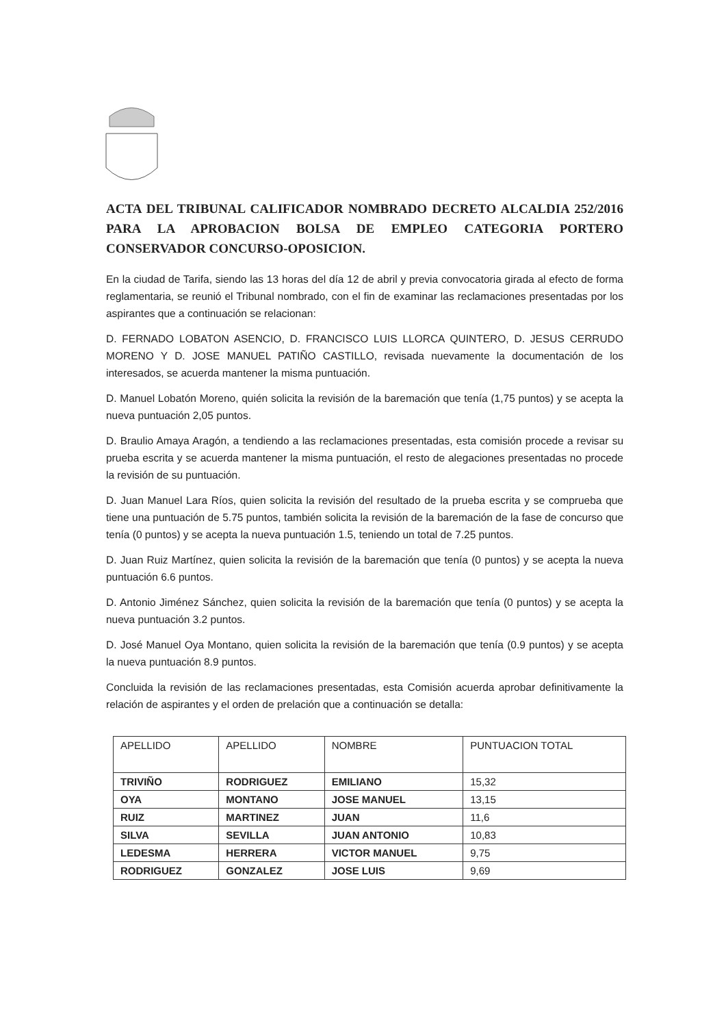ACTA DEL TRIBUNAL CALIFICADOR NOMBRADO DECRETO ALCALDIA 252/2016 PARA LA APROBACION BOLSA DE EMPLEO CATEGORIA PORTERO CONSERVADOR CONCURSO-OPOSICION.
En la ciudad de Tarifa, siendo las 13 horas del día 12 de abril y previa convocatoria girada al efecto de forma reglamentaria, se reunió el Tribunal nombrado, con el fin de examinar las reclamaciones presentadas por los aspirantes que a continuación se relacionan:
D. FERNADO LOBATON ASENCIO, D. FRANCISCO LUIS LLORCA QUINTERO, D. JESUS CERRUDO MORENO Y D. JOSE MANUEL PATIÑO CASTILLO, revisada nuevamente la documentación de los interesados, se acuerda mantener la misma puntuación.
D. Manuel Lobatón Moreno, quién solicita la revisión de la baremación que tenía (1,75 puntos) y se acepta la nueva puntuación 2,05 puntos.
D. Braulio Amaya Aragón, a tendiendo a las reclamaciones presentadas, esta comisión procede a revisar su prueba escrita y se acuerda mantener la misma puntuación, el resto de alegaciones presentadas no procede la revisión de su puntuación.
D. Juan Manuel Lara Ríos, quien solicita la revisión del resultado de la prueba escrita y se comprueba que tiene una puntuación de 5.75 puntos, también solicita la revisión de la baremación de la fase de concurso que tenía (0 puntos) y se acepta la nueva puntuación 1.5, teniendo un total de 7.25 puntos.
D. Juan Ruiz Martínez, quien solicita la revisión de la baremación que tenía (0 puntos) y se acepta la nueva puntuación 6.6 puntos.
D. Antonio Jiménez Sánchez, quien solicita la revisión de la baremación que tenía (0 puntos) y se acepta la nueva puntuación 3.2 puntos.
D. José Manuel Oya Montano, quien solicita la revisión de la baremación que tenía (0.9 puntos) y se acepta la nueva puntuación 8.9 puntos.
Concluida la revisión de las reclamaciones presentadas, esta Comisión acuerda aprobar definitivamente la relación de aspirantes y el orden de prelación que a continuación se detalla:
| APELLIDO | APELLIDO | NOMBRE | PUNTUACION TOTAL |
| --- | --- | --- | --- |
| TRIVIÑO | RODRIGUEZ | EMILIANO | 15,32 |
| OYA | MONTANO | JOSE MANUEL | 13,15 |
| RUIZ | MARTINEZ | JUAN | 11,6 |
| SILVA | SEVILLA | JUAN ANTONIO | 10,83 |
| LEDESMA | HERRERA | VICTOR MANUEL | 9,75 |
| RODRIGUEZ | GONZALEZ | JOSE LUIS | 9,69 |